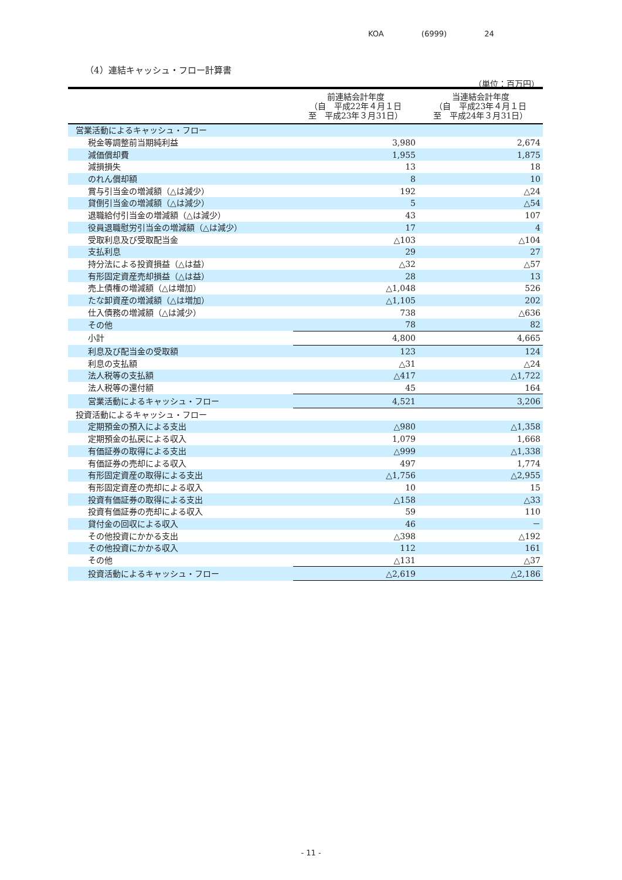KOA (6999) 24
（4）連結キャッシュ・フロー計算書
（単位：百万円）
| | 前連結会計年度 （自 平成22年４月１日 至 平成23年３月31日） | 当連結会計年度 （自 平成23年４月１日 至 平成24年３月31日） |
| --- | --- | --- |
| 営業活動によるキャッシュ・フロー | | |
| 税金等調整前当期純利益 | 3,980 | 2,674 |
| 減価償却費 | 1,955 | 1,875 |
| 減損損失 | 13 | 18 |
| のれん償却額 | 8 | 10 |
| 賞与引当金の増減額（△は減少） | 192 | △24 |
| 貸倒引当金の増減額（△は減少） | 5 | △54 |
| 退職給付引当金の増減額（△は減少） | 43 | 107 |
| 役員退職慰労引当金の増減額（△は減少） | 17 | 4 |
| 受取利息及び受取配当金 | △103 | △104 |
| 支払利息 | 29 | 27 |
| 持分法による投資損益（△は益） | △32 | △57 |
| 有形固定資産売却損益（△は益） | 28 | 13 |
| 売上債権の増減額（△は増加） | △1,048 | 526 |
| たな卸資産の増減額（△は増加） | △1,105 | 202 |
| 仕入債務の増減額（△は減少） | 738 | △636 |
| その他 | 78 | 82 |
| 小計 | 4,800 | 4,665 |
| 利息及び配当金の受取額 | 123 | 124 |
| 利息の支払額 | △31 | △24 |
| 法人税等の支払額 | △417 | △1,722 |
| 法人税等の還付額 | 45 | 164 |
| 営業活動によるキャッシュ・フロー | 4,521 | 3,206 |
| 投資活動によるキャッシュ・フロー | | |
| 定期預金の預入による支出 | △980 | △1,358 |
| 定期預金の払戻による収入 | 1,079 | 1,668 |
| 有価証券の取得による支出 | △999 | △1,338 |
| 有価証券の売却による収入 | 497 | 1,774 |
| 有形固定資産の取得による支出 | △1,756 | △2,955 |
| 有形固定資産の売却による収入 | 10 | 15 |
| 投資有価証券の取得による支出 | △158 | △33 |
| 投資有価証券の売却による収入 | 59 | 110 |
| 貸付金の回収による収入 | 46 | － |
| その他投資にかかる支出 | △398 | △192 |
| その他投資にかかる収入 | 112 | 161 |
| その他 | △131 | △37 |
| 投資活動によるキャッシュ・フロー | △2,619 | △2,186 |
- 11 -